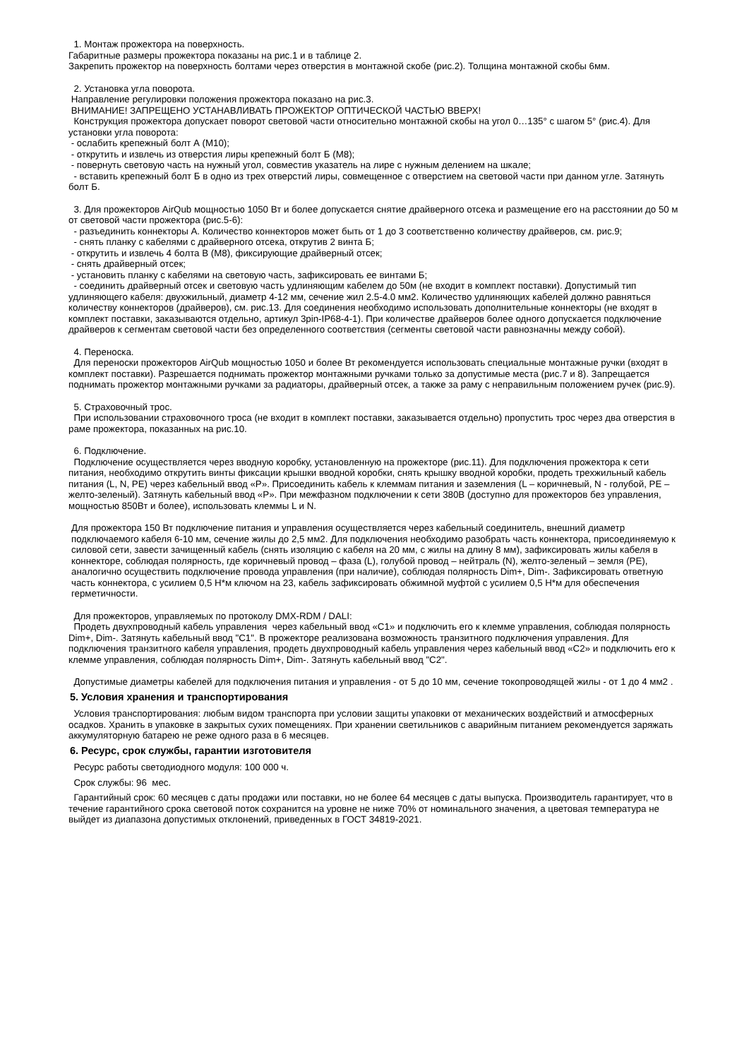1. Монтаж прожектора на поверхность.
Габаритные размеры прожектора показаны на рис.1 и в таблице 2.
Закрепить прожектор на поверхность болтами через отверстия в монтажной скобе (рис.2). Толщина монтажной скобы 6мм.
2. Установка угла поворота.
Направление регулировки положения прожектора показано на рис.3.
ВНИМАНИЕ! ЗАПРЕЩЕНО УСТАНАВЛИВАТЬ ПРОЖЕКТОР ОПТИЧЕСКОЙ ЧАСТЬЮ ВВЕРХ!
Конструкция прожектора допускает поворот световой части относительно монтажной скобы на угол 0…135° с шагом 5° (рис.4). Для установки угла поворота:
- ослабить крепежный болт А (М10);
- открутить и извлечь из отверстия лиры крепежный болт Б (М8);
- повернуть световую часть на нужный угол, совместив указатель на лире с нужным делением на шкале;
- вставить крепежный болт Б в одно из трех отверстий лиры, совмещенное с отверстием на световой части при данном угле. Затянуть болт Б.
3. Для прожекторов AirQub мощностью 1050 Вт и более допускается снятие драйверного отсека и размещение его на расстоянии до 50 м от световой части прожектора (рис.5-6):
- разъединить коннекторы А. Количество коннекторов может быть от 1 до 3 соответственно количеству драйверов, см. рис.9;
- снять планку с кабелями с драйверного отсека, открутив 2 винта Б;
- открутить и извлечь 4 болта В (М8), фиксирующие драйверный отсек;
- снять драйверный отсек;
- установить планку с кабелями на световую часть, зафиксировать ее винтами Б;
- соединить драйверный отсек и световую часть удлиняющим кабелем до 50м (не входит в комплект поставки). Допустимый тип удлиняющего кабеля: двухжильный, диаметр 4-12 мм, сечение жил 2.5-4.0 мм2. Количество удлиняющих кабелей должно равняться количеству коннекторов (драйверов), см. рис.13. Для соединения необходимо использовать дополнительные коннекторы (не входят в комплект поставки, заказываются отдельно, артикул 3pin-IP68-4-1). При количестве драйверов более одного допускается подключение драйверов к сегментам световой части без определенного соответствия (сегменты световой части равнозначны между собой).
4. Переноска.
Для переноски прожекторов AirQub мощностью 1050 и более Вт рекомендуется использовать специальные монтажные ручки (входят в комплект поставки). Разрешается поднимать прожектор монтажными ручками только за допустимые места (рис.7 и 8). Запрещается поднимать прожектор монтажными ручками за радиаторы, драйверный отсек, а также за раму с неправильным положением ручек (рис.9).
5. Страховочный трос.
При использовании страховочного троса (не входит в комплект поставки, заказывается отдельно) пропустить трос через два отверстия в раме прожектора, показанных на рис.10.
6. Подключение.
Подключение осуществляется через вводную коробку, установленную на прожекторе (рис.11). Для подключения прожектора к сети питания, необходимо открутить винты фиксации крышки вводной коробки, снять крышку вводной коробки, продеть трехжильный кабель питания (L, N, PE) через кабельный ввод «P». Присоединить кабель к клеммам питания и заземления (L – коричневый, N - голубой, PE – желто-зеленый). Затянуть кабельный ввод «P». При межфазном подключении к сети 380В (доступно для прожекторов без управления, мощностью 850Вт и более), использовать клеммы L и N.
Для прожектора 150 Вт подключение питания и управления осуществляется через кабельный соединитель, внешний диаметр подключаемого кабеля 6-10 мм, сечение жилы до 2,5 мм2. Для подключения необходимо разобрать часть коннектора, присоединяемую к силовой сети, завести зачищенный кабель (снять изоляцию с кабеля на 20 мм, с жилы на длину 8 мм), зафиксировать жилы кабеля в коннекторе, соблюдая полярность, где коричневый провод – фаза (L), голубой провод – нейтраль (N), желто-зеленый – земля (PE), аналогично осуществить подключение провода управления (при наличие), соблюдая полярность Dim+, Dim-. Зафиксировать ответную часть коннектора, с усилием 0,5 Н*м ключом на 23, кабель зафиксировать обжимной муфтой с усилием 0,5 Н*м для обеспечения герметичности.
Для прожекторов, управляемых по протоколу DMX-RDM / DALI:
Продеть двухпроводный кабель управления через кабельный ввод «С1» и подключить его к клемме управления, соблюдая полярность Dim+, Dim-. Затянуть кабельный ввод "С1". В прожекторе реализована возможность транзитного подключения управления. Для подключения транзитного кабеля управления, продеть двухпроводный кабель управления через кабельный ввод «С2» и подключить его к клемме управления, соблюдая полярность Dim+, Dim-. Затянуть кабельный ввод "С2".
Допустимые диаметры кабелей для подключения питания и управления - от 5 до 10 мм, сечение токопроводящей жилы - от 1 до 4 мм2 .
5. Условия хранения и транспортирования
Условия транспортирования: любым видом транспорта при условии защиты упаковки от механических воздействий и атмосферных осадков. Хранить в упаковке в закрытых сухих помещениях. При хранении светильников с аварийным питанием рекомендуется заряжать аккумуляторную батарею не реже одного раза в 6 месяцев.
6. Ресурс, срок службы, гарантии изготовителя
Ресурс работы светодиодного модуля: 100 000 ч.
Срок службы: 96 мес.
Гарантийный срок: 60 месяцев с даты продажи или поставки, но не более 64 месяцев с даты выпуска. Производитель гарантирует, что в течение гарантийного срока световой поток сохранится на уровне не ниже 70% от номинального значения, а цветовая температура не выйдет из диапазона допустимых отклонений, приведенных в ГОСТ 34819-2021.